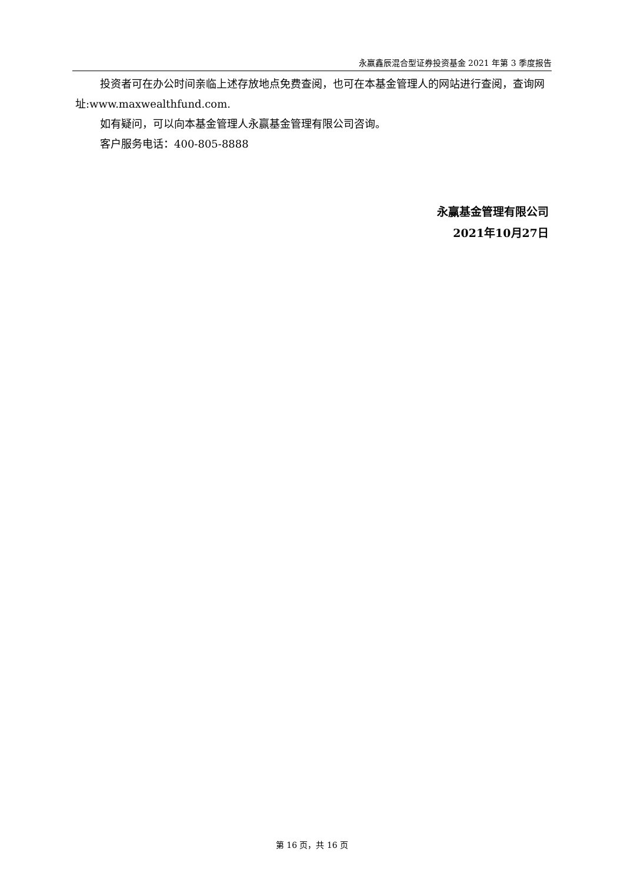永赢鑫辰混合型证券投资基金 2021 年第 3 季度报告
投资者可在办公时间亲临上述存放地点免费查阅，也可在本基金管理人的网站进行查阅，查询网址:www.maxwealthfund.com.
如有疑问，可以向本基金管理人永赢基金管理有限公司咨询。
客户服务电话：400-805-8888
永赢基金管理有限公司
2021年10月27日
第 16 页，共 16 页